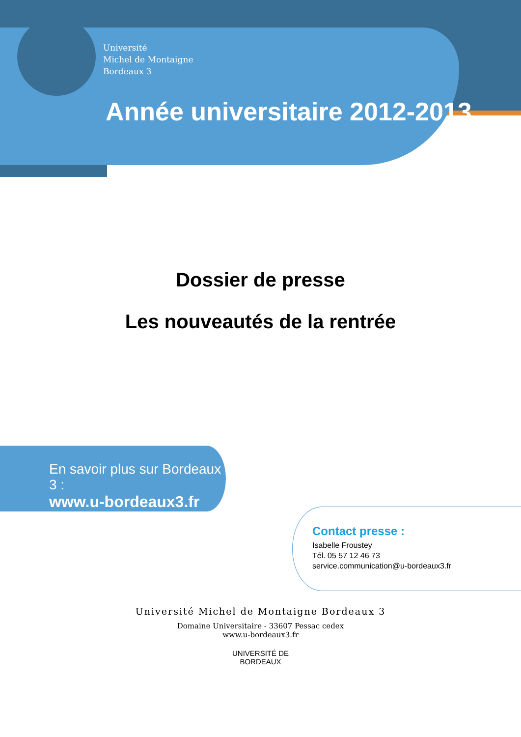Université
Michel de Montaigne
Bordeaux 3
Année universitaire 2012-2013
Dossier de presse
Les nouveautés de la rentrée
En savoir plus sur Bordeaux 3 :
www.u-bordeaux3.fr
Contact presse :
Isabelle Froustey
Tél. 05 57 12 46 73
service.communication@u-bordeaux3.fr
Université Michel de Montaigne Bordeaux 3
Domaine Universitaire - 33607 Pessac cedex
www.u-bordeaux3.fr
UNIVERSITÉ DE
BORDEAUX